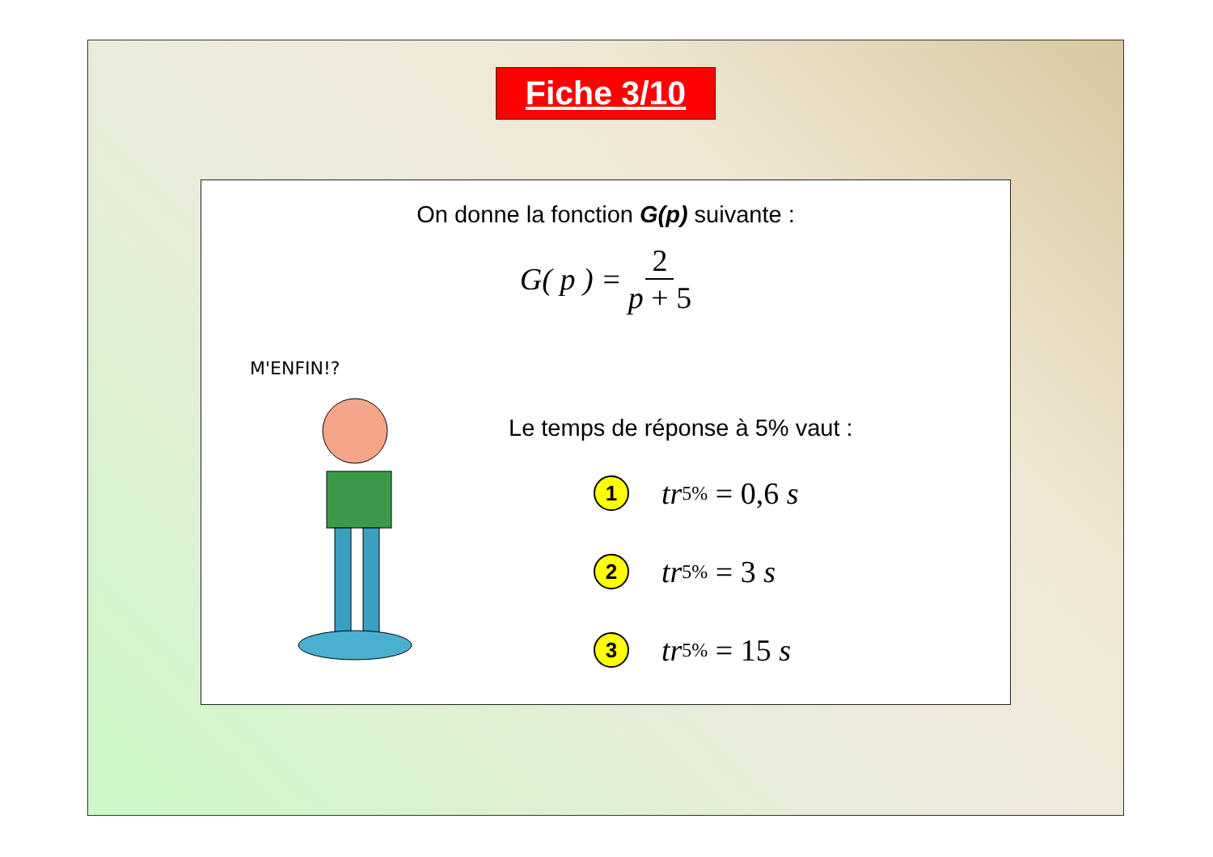Fiche 3/10
On donne la fonction G(p) suivante :
G( p ) = 2 p + 5
M'ENFIN!?
Le temps de réponse à 5% vaut :
1
tr<sub>5%</sub> = 0,6 s
2
tr<sub>5%</sub> = 3 s
3
tr<sub>5%</sub> = 15 s